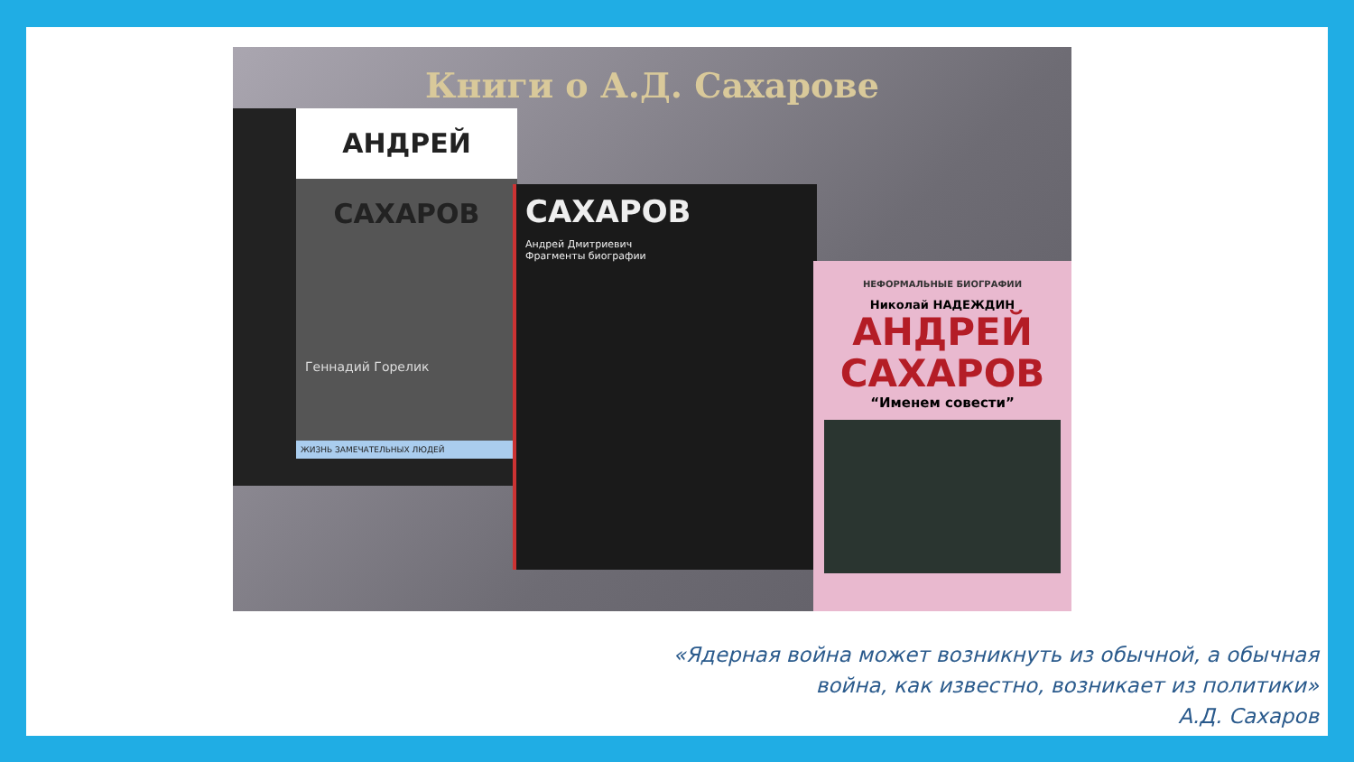Книги о А.Д. Сахарове
АНДРЕЙ САХАРОВ
Геннадий Горелик
ЖИЗНЬ ЗАМЕЧАТЕЛЬНЫХ ЛЮДЕЙ
САХАРОВ
Андрей Дмитриевич
Фрагменты биографии
НЕФОРМАЛЬНЫЕ БИОГРАФИИ
Николай НАДЕЖДИН
АНДРЕЙ
САХАРОВ
“Именем совести”
«Ядерная война может возникнуть из обычной, а обычная
война, как известно, возникает из политики»
А.Д. Сахаров